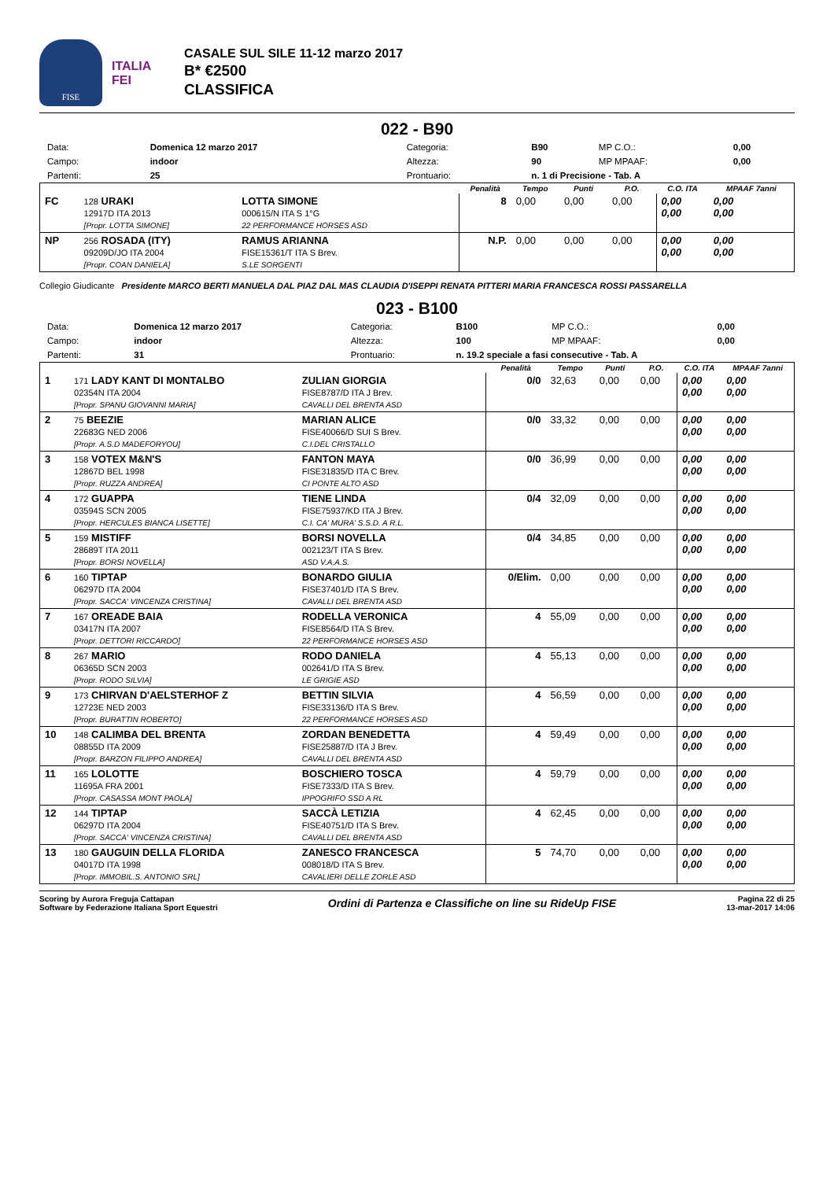FISE
ITALIA
FEI
CASALE SUL SILE 11-12 marzo 2017
B* €2500
CLASSIFICA
022 - B90
| Data: | Domenica 12 marzo 2017 | Categoria: | B90 | MP C.O.: | 0,00 |
| Campo: | indoor | Altezza: | 90 | MP MPAAF: | 0,00 |
| Partenti: | 25 | Prontuario: | n. 1 di Precisione - Tab. A | | |
| | | | Penalità | Tempo | Punti | P.O. | C.O. ITA | MPAAF 7anni |
| --- | --- | --- | --- | --- | --- | --- | --- | --- |
| FC | 128 URAKI 12917D ITA 2013 [Propr. LOTTA SIMONE] | LOTTA SIMONE 000615/N ITA S 1°G 22 PERFORMANCE HORSES ASD | 8 | 0,00 | 0,00 | 0,00 | 0,00 0,00 | 0,00 0,00 |
| NP | 256 ROSADA (ITY) 09209D/JO ITA 2004 [Propr. COAN DANIELA] | RAMUS ARIANNA FISE15361/T ITA S Brev. S.LE SORGENTI | N.P. | 0,00 | 0,00 | 0,00 | 0,00 0,00 | 0,00 0,00 |
Collegio Giudicante Presidente MARCO BERTI MANUELA DAL PIAZ DAL MAS CLAUDIA D'ISEPPI RENATA PITTERI MARIA FRANCESCA ROSSI PASSARELLA
023 - B100
| Data: | Domenica 12 marzo 2017 | Categoria: | B100 | MP C.O.: | 0,00 |
| Campo: | indoor | Altezza: | 100 | MP MPAAF: | 0,00 |
| Partenti: | 31 | Prontuario: | n. 19.2 speciale a fasi consecutive - Tab. A | | |
| | | | Penalità | Tempo | Punti | P.O. | C.O. ITA | MPAAF 7anni |
| --- | --- | --- | --- | --- | --- | --- | --- | --- |
| 1 | 171 LADY KANT DI MONTALBO 02354N ITA 2004 [Propr. SPANU GIOVANNI MARIA] | ZULIAN GIORGIA FISE8787/D ITA J Brev. CAVALLI DEL BRENTA ASD | 0/0 | 32,63 | 0,00 | 0,00 | 0,00 0,00 | 0,00 0,00 |
| 2 | 75 BEEZIE 22683G NED 2006 [Propr. A.S.D MADEFORYOU] | MARIAN ALICE FISE40066/D SUI S Brev. C.I.DEL CRISTALLO | 0/0 | 33,32 | 0,00 | 0,00 | 0,00 0,00 | 0,00 0,00 |
| 3 | 158 VOTEX M&N'S 12867D BEL 1998 [Propr. RUZZA ANDREA] | FANTON MAYA FISE31835/D ITA C Brev. CI PONTE ALTO ASD | 0/0 | 36,99 | 0,00 | 0,00 | 0,00 0,00 | 0,00 0,00 |
| 4 | 172 GUAPPA 03594S SCN 2005 [Propr. HERCULES BIANCA LISETTE] | TIENE LINDA FISE75937/KD ITA J Brev. C.I. CA' MURA' S.S.D. A R.L. | 0/4 | 32,09 | 0,00 | 0,00 | 0,00 0,00 | 0,00 0,00 |
| 5 | 159 MISTIFF 28689T ITA 2011 [Propr. BORSI NOVELLA] | BORSI NOVELLA 002123/T ITA S Brev. ASD V.A.A.S. | 0/4 | 34,85 | 0,00 | 0,00 | 0,00 0,00 | 0,00 0,00 |
| 6 | 160 TIPTAP 06297D ITA 2004 [Propr. SACCA' VINCENZA CRISTINA] | BONARDO GIULIA FISE37401/D ITA S Brev. CAVALLI DEL BRENTA ASD | 0/Elim. | 0,00 | 0,00 | 0,00 | 0,00 0,00 | 0,00 0,00 |
| 7 | 167 OREADE BAIA 03417N ITA 2007 [Propr. DETTORI RICCARDO] | RODELLA VERONICA FISE8564/D ITA S Brev. 22 PERFORMANCE HORSES ASD | 4 | 55,09 | 0,00 | 0,00 | 0,00 0,00 | 0,00 0,00 |
| 8 | 267 MARIO 06365D SCN 2003 [Propr. RODO SILVIA] | RODO DANIELA 002641/D ITA S Brev. LE GRIGIE ASD | 4 | 55,13 | 0,00 | 0,00 | 0,00 0,00 | 0,00 0,00 |
| 9 | 173 CHIRVAN D'AELSTERHOF Z 12723E NED 2003 [Propr. BURATTIN ROBERTO] | BETTIN SILVIA FISE33136/D ITA S Brev. 22 PERFORMANCE HORSES ASD | 4 | 56,59 | 0,00 | 0,00 | 0,00 0,00 | 0,00 0,00 |
| 10 | 148 CALIMBA DEL BRENTA 08855D ITA 2009 [Propr. BARZON FILIPPO ANDREA] | ZORDAN BENEDETTA FISE25887/D ITA J Brev. CAVALLI DEL BRENTA ASD | 4 | 59,49 | 0,00 | 0,00 | 0,00 0,00 | 0,00 0,00 |
| 11 | 165 LOLOTTE 11695A FRA 2001 [Propr. CASASSA MONT PAOLA] | BOSCHIERO TOSCA FISE7333/D ITA S Brev. IPPOGRIFO SSD A RL | 4 | 59,79 | 0,00 | 0,00 | 0,00 0,00 | 0,00 0,00 |
| 12 | 144 TIPTAP 06297D ITA 2004 [Propr. SACCA' VINCENZA CRISTINA] | SACCÀ LETIZIA FISE40751/D ITA S Brev. CAVALLI DEL BRENTA ASD | 4 | 62,45 | 0,00 | 0,00 | 0,00 0,00 | 0,00 0,00 |
| 13 | 180 GAUGUIN DELLA FLORIDA 04017D ITA 1998 [Propr. IMMOBIL.S. ANTONIO SRL] | ZANESCO FRANCESCA 008018/D ITA S Brev. CAVALIERI DELLE ZORLE ASD | 5 | 74,70 | 0,00 | 0,00 | 0,00 0,00 | 0,00 0,00 |
Scoring by Aurora Freguja Cattapan
Software by Federazione Italiana Sport Equestri
Ordini di Partenza e Classifiche on line su RideUp FISE
Pagina 22 di 25
13-mar-2017 14:06